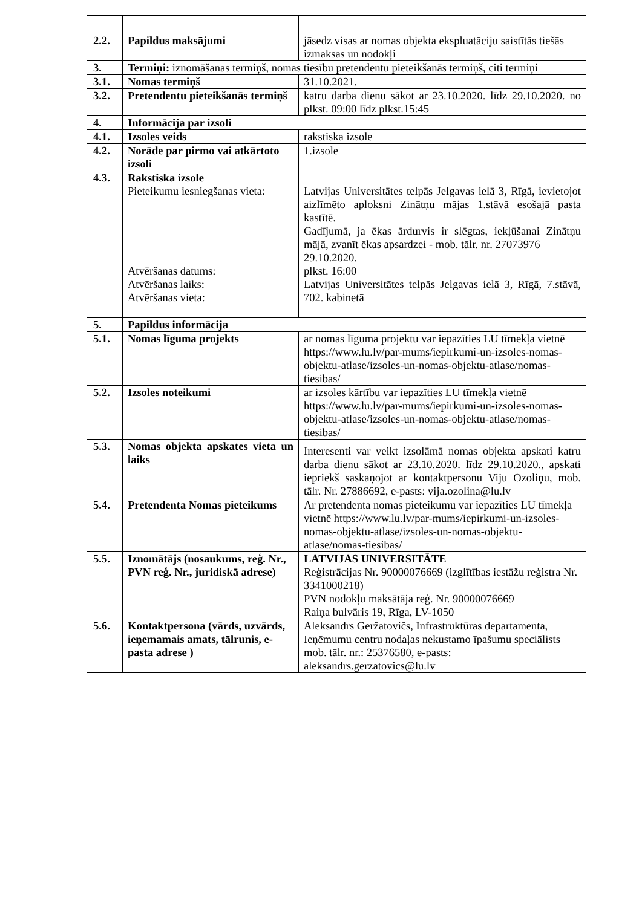| 2.2. | Papildus maksājumi | jāsedz visas ar nomas objekta ekspluatāciju saistītās tiešās izmaksas un nodokļi |
| 3. | Termiņi: iznomāšanas termiņš, nomas tiesību pretendentu pieteikšanās termiņš, citi termiņi | |
| 3.1. | Nomas termiņš | 31.10.2021. |
| 3.2. | Pretendentu pieteikšanās termiņš | katru darba dienu sākot ar 23.10.2020. līdz 29.10.2020. no plkst. 09:00 līdz plkst.15:45 |
| 4. | Informācija par izsoli | |
| 4.1. | Izsoles veids | rakstiska izsole |
| 4.2. | Norāde par pirmo vai atkārtoto izsoli | 1.izsole |
| 4.3. | Rakstiska izsole Pieteikumu iesniegšanas vieta: Atvēršanas datums: Atvēršanas laiks: Atvēršanas vieta: | Latvijas Universitātes telpās Jelgavas ielā 3, Rīgā, ievietojot aizlīmēto aploksni Zinātņu mājas 1.stāvā esošajā pasta kastītē. Gadījumā, ja ēkas ārdurvis ir slēgtas, iekļūšanai Zinātņu mājā, zvanīt ēkas apsardzei - mob. tālr. nr. 27073976 29.10.2020. plkst. 16:00 Latvijas Universitātes telpās Jelgavas ielā 3, Rīgā, 7.stāvā, 702. kabinetā |
| 5. | Papildus informācija | |
| 5.1. | Nomas līguma projekts | ar nomas līguma projektu var iepazīties LU tīmekļa vietnē https://www.lu.lv/par-mums/iepirkumi-un-izsoles-nomas-objektu-atlase/izsoles-un-nomas-objektu-atlase/nomas-tiesibas/ |
| 5.2. | Izsoles noteikumi | ar izsoles kārtību var iepazīties LU tīmekļa vietnē https://www.lu.lv/par-mums/iepirkumi-un-izsoles-nomas-objektu-atlase/izsoles-un-nomas-objektu-atlase/nomas-tiesibas/ |
| 5.3. | Nomas objekta apskates vieta un laiks | Interesenti var veikt izsolāmā nomas objekta apskati katru darba dienu sākot ar 23.10.2020. līdz 29.10.2020., apskati iepriekš saskaņojot ar kontaktpersonu Viju Ozoliņu, mob. tālr. Nr. 27886692, e-pasts: vija.ozolina@lu.lv |
| 5.4. | Pretendenta Nomas pieteikums | Ar pretendenta nomas pieteikumu var iepazīties LU tīmekļa vietnē https://www.lu.lv/par-mums/iepirkumi-un-izsoles-nomas-objektu-atlase/izsoles-un-nomas-objektu-atlase/nomas-tiesibas/ |
| 5.5. | Iznomātājs (nosaukums, reģ. Nr., PVN reģ. Nr., juridiskā adrese) | LATVIJAS UNIVERSITĀTE Reģistrācijas Nr. 90000076669 (izglītības iestāžu reģistra Nr. 3341000218) PVN nodokļu maksātāja reģ. Nr. 90000076669 Raiņa bulvāris 19, Rīga, LV-1050 |
| 5.6. | Kontaktpersona (vārds, uzvārds, ieņemamais amats, tālrunis, e-pasta adrese ) | Aleksandrs Geržatovičs, Infrastruktūras departamenta, Ieņēmumu centru nodaļas nekustamo īpašumu speciālists mob. tālr. nr.: 25376580, e-pasts: aleksandrs.gerzatovics@lu.lv |